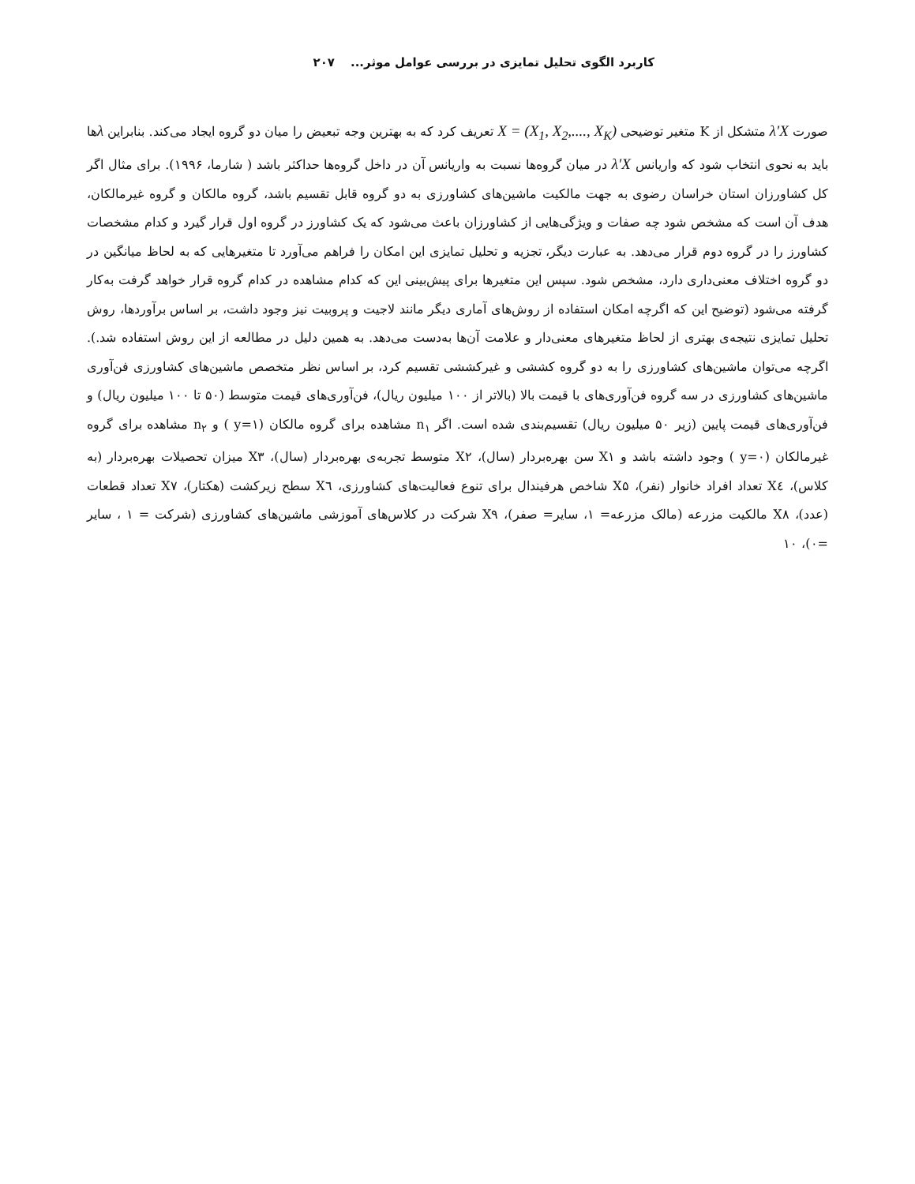کاربرد الگوی تحلیل تمایزی در بررسی عوامل موثر... ۲۰۷
صورت λ′X متشکل از K متغیر توضیحی X = (X<sub>1</sub>, X<sub>2</sub>,...., X<sub>K</sub>) تعریف کرد که به بهترین وجه تبعیض را میان دو گروه ایجاد می‌کند. بنابراین λها باید به نحوی انتخاب شود که واریانس λ′X در میان گروه‌ها نسبت به واریانس آن در داخل گروه‌ها حداکثر باشد ( شارما، ۱۹۹۶). برای مثال اگر کل کشاورزان استان خراسان رضوی به جهت مالکیت ماشین‌های کشاورزی به دو گروه قابل تقسیم باشد، گروه مالکان و گروه غیرمالکان، هدف آن است که مشخص شود چه صفات و ویژگی‌هایی از کشاورزان باعث می‌شود که یک کشاورز در گروه اول قرار گیرد و کدام مشخصات کشاورز را در گروه دوم قرار می‌دهد. به عبارت دیگر، تجزیه و تحلیل تمایزی این امکان را فراهم می‌آورد تا متغیرهایی که به لحاظ میانگین در دو گروه اختلاف معنی‌داری دارد، مشخص شود. سپس این متغیرها برای پیش‌بینی این که کدام مشاهده در کدام گروه قرار خواهد گرفت به‌کار گرفته می‌شود (توضیح این که اگرچه امکان استفاده از روش‌های آماری دیگر مانند لاجیت و پروبیت نیز وجود داشت، بر اساس برآوردها، روش تحلیل تمایزی نتیجه‌ی بهتری از لحاظ متغیرهای معنی‌دار و علامت آن‌ها به‌دست می‌دهد. به همین دلیل در مطالعه از این روش استفاده شد.). اگرچه می‌توان ماشین‌های کشاورزی را به دو گروه کششی و غیرکششی تقسیم کرد، بر اساس نظر متخصص ماشین‌های کشاورزی فن‌آوری ماشین‌های کشاورزی در سه گروه فن‌آوری‌های با قیمت بالا (بالاتر از ۱۰۰ میلیون ریال)، فن‌آوری‌های قیمت متوسط (۵۰ تا ۱۰۰ میلیون ریال) و فن‌آوری‌های قیمت پایین (زیر ۵۰ میلیون ریال) تقسیم‌بندی شده است. اگر n<sub>۱</sub> مشاهده برای گروه مالکان (y=۱ ) و n<sub>۲</sub> مشاهده برای گروه غیرمالکان (y=۰ ) وجود داشته باشد و X۱ سن بهره‌بردار (سال)، X۲ متوسط تجربه‌ی بهره‌بردار (سال)، X۳ میزان تحصیلات بهره‌بردار (به کلاس)، X٤ تعداد افراد خانوار (نفر)، X۵ شاخص هرفیندال برای تنوع فعالیت‌های کشاورزی، X٦ سطح زیرکشت (هکتار)، X۷ تعداد قطعات (عدد)، X۸ مالکیت مزرعه (مالک مزرعه= ۱، سایر= صفر)، X۹ شرکت در کلاس‌های آموزشی ماشین‌های کشاورزی (شرکت = ۱ ، سایر =۰)، ۱۰